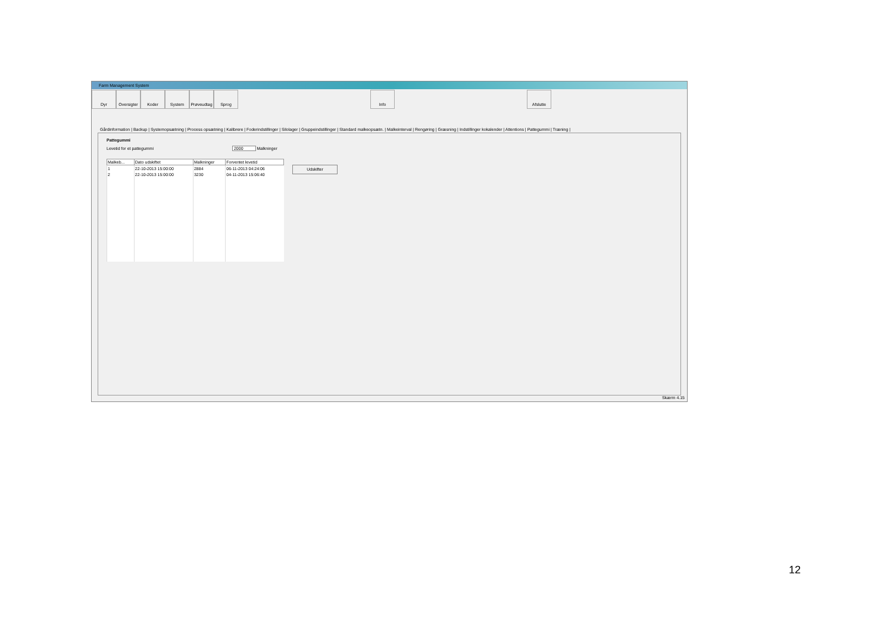Farm Management System
Dyr Oversigter
Koder System Prøveudtag
Sprog Info Afslutte
Gårdinformation | Backup | Systemopsætning | Process opsætning | Kalibrere | Foderindstillinger | Silolager | Gruppeindstillinger | Standard malkeopsætn. | Malkeinterval | Rengøring | Græsning | Indstillinger kokalender | Attentions | Pattegummi | Træning |
Pattegummi
Levetid for et pattegummi 2000 Malkninger
| Malkeb... | Dato udskiftet | Malkninger | Forventet levetid |
| --- | --- | --- | --- |
| 1 | 22-10-2013 15:00:00 | 2884 | 06-11-2013 04:24:06 |
| 2 | 22-10-2013 15:00:00 | 3230 | 04-11-2013 15:06:40 |
Udskifter
Skærm 4.15
12